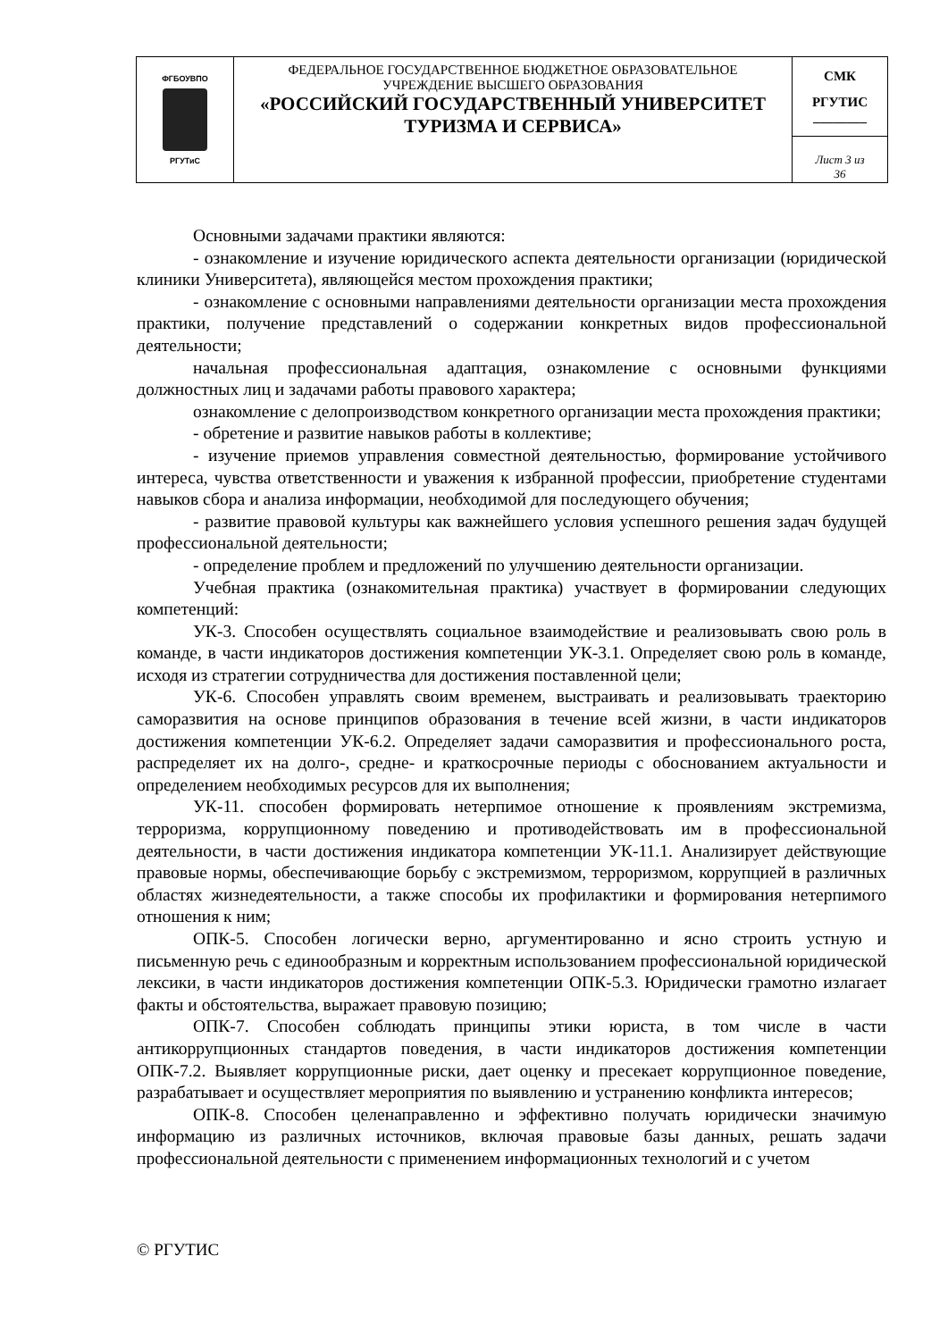| ФГБОУВПО РГУТиС | ФЕДЕРАЛЬНОЕ ГОСУДАРСТВЕННОЕ БЮДЖЕТНОЕ ОБРАЗОВАТЕЛЬНОЕ УЧРЕЖДЕНИЕ ВЫСШЕГО ОБРАЗОВАНИЯ «РОССИЙСКИЙ ГОСУДАРСТВЕННЫЙ УНИВЕРСИТЕТ ТУРИЗМА И СЕРВИСА» | СМК РГУТИС ________ |
| | | Лист 3 из 36 |
Основными задачами практики являются:
- ознакомление и изучение юридического аспекта деятельности организации (юридической клиники Университета), являющейся местом прохождения практики;
- ознакомление с основными направлениями деятельности организации места прохождения практики, получение представлений о содержании конкретных видов профессиональной деятельности;
начальная профессиональная адаптация, ознакомление с основными функциями должностных лиц и задачами работы правового характера;
ознакомление с делопроизводством конкретного организации места прохождения практики;
- обретение и развитие навыков работы в коллективе;
- изучение приемов управления совместной деятельностью, формирование устойчивого интереса, чувства ответственности и уважения к избранной профессии, приобретение студентами навыков сбора и анализа информации, необходимой для последующего обучения;
- развитие правовой культуры как важнейшего условия успешного решения задач будущей профессиональной деятельности;
- определение проблем и предложений по улучшению деятельности организации.
Учебная практика (ознакомительная практика) участвует в формировании следующих компетенций:
УК-3. Способен осуществлять социальное взаимодействие и реализовывать свою роль в команде, в части индикаторов достижения компетенции УК-3.1. Определяет свою роль в команде, исходя из стратегии сотрудничества для достижения поставленной цели;
УК-6. Способен управлять своим временем, выстраивать и реализовывать траекторию саморазвития на основе принципов образования в течение всей жизни, в части индикаторов достижения компетенции УК-6.2. Определяет задачи саморазвития и профессионального роста, распределяет их на долго-, средне- и краткосрочные периоды с обоснованием актуальности и определением необходимых ресурсов для их выполнения;
УК-11. способен формировать нетерпимое отношение к проявлениям экстремизма, терроризма, коррупционному поведению и противодействовать им в профессиональной деятельности, в части достижения индикатора компетенции УК-11.1. Анализирует действующие правовые нормы, обеспечивающие борьбу с экстремизмом, терроризмом, коррупцией в различных областях жизнедеятельности, а также способы их профилактики и формирования нетерпимого отношения к ним;
ОПК-5. Способен логически верно, аргументированно и ясно строить устную и письменную речь с единообразным и корректным использованием профессиональной юридической лексики, в части индикаторов достижения компетенции ОПК-5.3. Юридически грамотно излагает факты и обстоятельства, выражает правовую позицию;
ОПК-7. Способен соблюдать принципы этики юриста, в том числе в части антикоррупционных стандартов поведения, в части индикаторов достижения компетенции ОПК-7.2. Выявляет коррупционные риски, дает оценку и пресекает коррупционное поведение, разрабатывает и осуществляет мероприятия по выявлению и устранению конфликта интересов;
ОПК-8. Способен целенаправленно и эффективно получать юридически значимую информацию из различных источников, включая правовые базы данных, решать задачи профессиональной деятельности с применением информационных технологий и с учетом
© РГУТИС